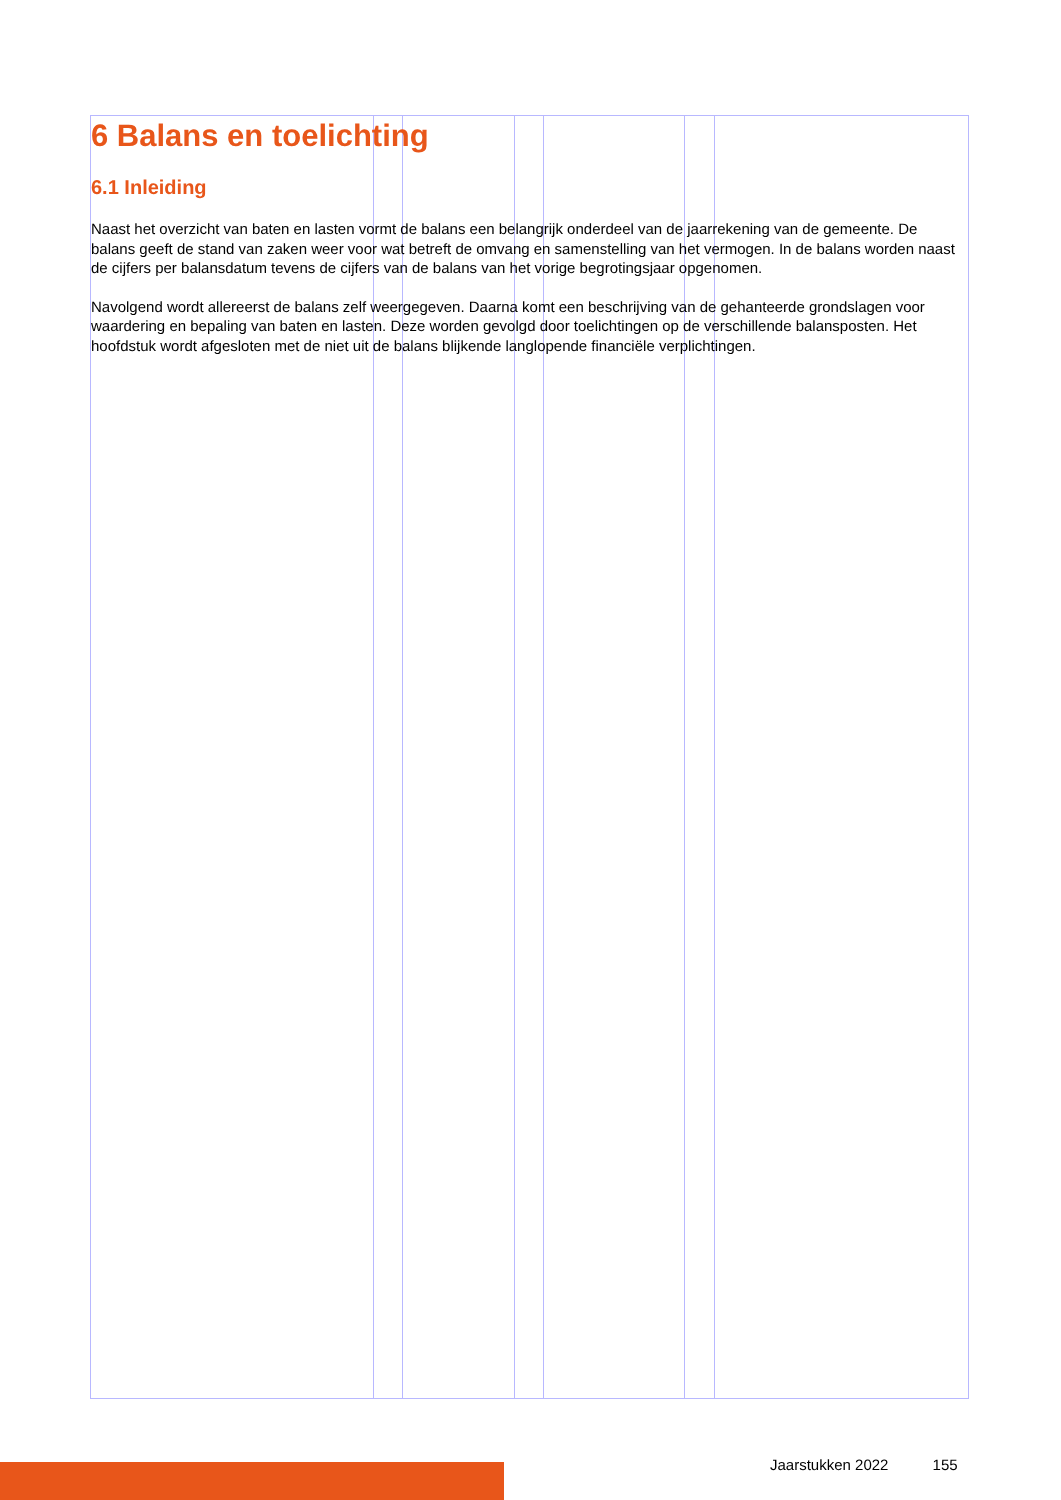6 Balans en toelichting
6.1 Inleiding
Naast het overzicht van baten en lasten vormt de balans een belangrijk onderdeel van de jaarrekening van de gemeente. De balans geeft de stand van zaken weer voor wat betreft de omvang en samenstelling van het vermogen. In de balans worden naast de cijfers per balansdatum tevens de cijfers van de balans van het vorige begrotingsjaar opgenomen.
Navolgend wordt allereerst de balans zelf weergegeven. Daarna komt een beschrijving van de gehanteerde grondslagen voor waardering en bepaling van baten en lasten. Deze worden gevolgd door toelichtingen op de verschillende balansposten. Het hoofdstuk wordt afgesloten met de niet uit de balans blijkende langlopende financiële verplichtingen.
Jaarstukken 2022 155